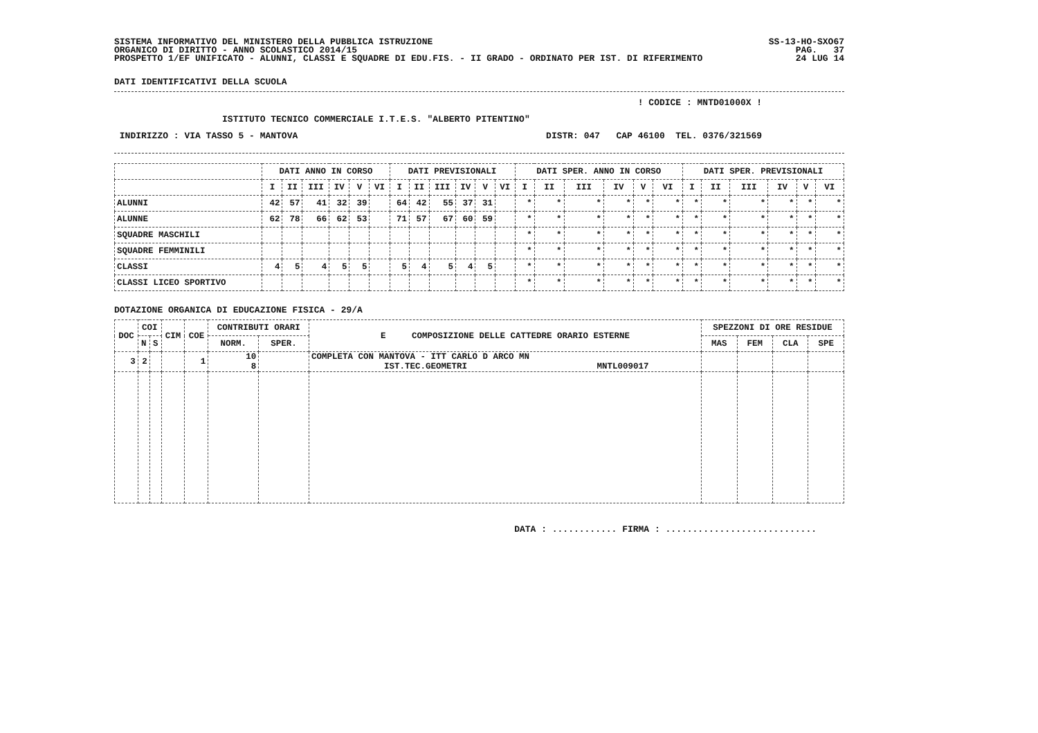SISTEMA INFORMATIVO DEL MINISTERO DELLA PUBBLICA ISTRUZIONE
ORGANICO DI DIRITTO - ANNO SCOLASTICO 2014/15
PROSPETTO 1/EF UNIFICATO - ALUNNI, CLASSI E SQUADRE DI EDU.FIS. - II GRADO - ORDINATO PER IST. DI RIFERIMENTO
SS-13-HO-SXO67
PAG.   37
24 LUG 14
DATI IDENTIFICATIVI DELLA SCUOLA
                                                                                                 ! CODICE : MNTD01000X !

                    ISTITUTO TECNICO COMMERCIALE I.T.E.S. "ALBERTO PITENTINO"

 INDIRIZZO : VIA TASSO 5 - MANTOVA                                              DISTR: 047   CAP 46100  TEL. 0376/321569
| | DATI ANNO IN CORSO | | | | | | DATI PREVISIONALI | | | | | | DATI SPER. ANNO IN CORSO | | | | | | DATI SPER. PREVISIONALI | | | | | |
| --- | --- | --- | --- | --- | --- | --- | --- | --- | --- | --- | --- | --- | --- | --- | --- | --- | --- | --- | --- | --- | --- | --- | --- | --- |
| | I | II | III | IV | V | VI | I | II | III | IV | V | VI | I | II | III | IV | V | VI | I | II | III | IV | V | VI |
| ALUNNI | 42 | 57 | 41 | 32 | 39 | | 64 | 42 | 55 | 37 | 31 | | * | * | * | * | * | * | * | * | * | * | * | * |
| ALUNNE | 62 | 78 | 66 | 62 | 53 | | 71 | 57 | 67 | 60 | 59 | | * | * | * | * | * | * | * | * | * | * | * | * |
| SQUADRE MASCHILI | | | | | | | | | | | | | * | * | * | * | * | * | * | * | * | * | * | * |
| SQUADRE FEMMINILI | | | | | | | | | | | | | * | * | * | * | * | * | * | * | * | * | * | * |
| CLASSI | 4 | 5 | 4 | 5 | 5 | | 5 | 4 | 5 | 4 | 5 | | * | * | * | * | * | * | * | * | * | * | * | * |
| CLASSI LICEO SPORTIVO | | | | | | | | | | | | | * | * | * | * | * | * | * | * | * | * | * | * |
DOTAZIONE ORGANICA DI EDUCAZIONE FISICA - 29/A
| DOC | COI | | CIM | COE | CONTRIBUTI ORARI | | E COMPOSIZIONE DELLE CATTEDRE ORARIO ESTERNE | SPEZZONI DI ORE RESIDUE | | | |
| --- | --- | --- | --- | --- | --- | --- | --- | --- | --- | --- | --- |
| | N | S | | | NORM. | SPER. | | MAS | FEM | CLA | SPE |
| 3 | 2 | | | 1 | 10 8 | | COMPLETA CON MANTOVA - ITT CARLO D ARCO MN IST.TEC.GEOMETRI MNTL009017 | | | | |
DATA : ............ FIRMA : ............................